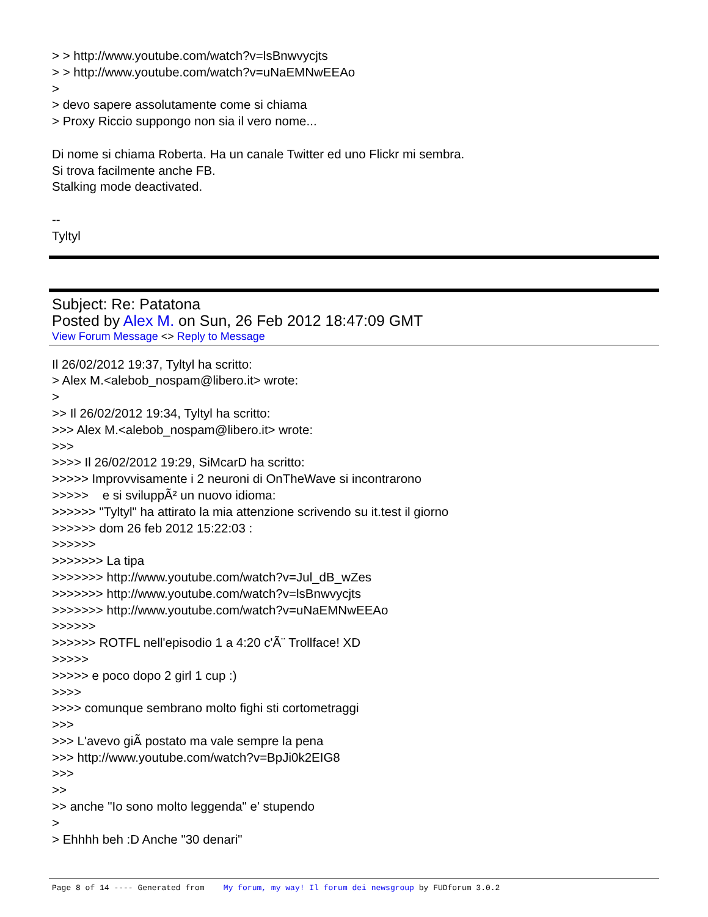> > http://www.youtube.com/watch?v=lsBnwvycjts
> > http://www.youtube.com/watch?v=uNaEMNwEEAo
>
> devo sapere assolutamente come si chiama
> Proxy Riccio suppongo non sia il vero nome...
Di nome si chiama Roberta. Ha un canale Twitter ed uno Flickr mi sembra.
Si trova facilmente anche FB.
Stalking mode deactivated.
--
Tyltyl
Subject: Re: Patatona
Posted by Alex M. on Sun, 26 Feb 2012 18:47:09 GMT
View Forum Message <> Reply to Message
Il 26/02/2012 19:37, Tyltyl ha scritto:
> Alex M.<alebob_nospam@libero.it> wrote:
>
>> Il 26/02/2012 19:34, Tyltyl ha scritto:
>>> Alex M.<alebob_nospam@libero.it> wrote:
>>>
>>>> Il 26/02/2012 19:29, SiMcarD ha scritto:
>>>>> Improvvisamente i 2 neuroni di OnTheWave si incontrarono
>>>>> e si sviluppÃ² un nuovo idioma:
>>>>>> "Tyltyl" ha attirato la mia attenzione scrivendo su it.test il giorno
>>>>>> dom 26 feb 2012 15:22:03 :
>>>>>>
>>>>>>> La tipa
>>>>>>> http://www.youtube.com/watch?v=Jul_dB_wZes
>>>>>>> http://www.youtube.com/watch?v=lsBnwvycjts
>>>>>>> http://www.youtube.com/watch?v=uNaEMNwEEAo
>>>>>>
>>>>>> ROTFL nell'episodio 1 a 4:20 c'Ã¨ Trollface! XD
>>>>>
>>>>> e poco dopo 2 girl 1 cup :)
>>>>
>>>> comunque sembrano molto fighi sti cortometraggi
>>>
>>> L'avevo giÃ postato ma vale sempre la pena
>>> http://www.youtube.com/watch?v=BpJi0k2EIG8
>>>
>>
>> anche "Io sono molto leggenda" e' stupendo
>
> Ehhhh beh :D Anche "30 denari"
Page 8 of 14 ---- Generated from My forum, my way! Il forum dei newsgroup by FUDforum 3.0.2